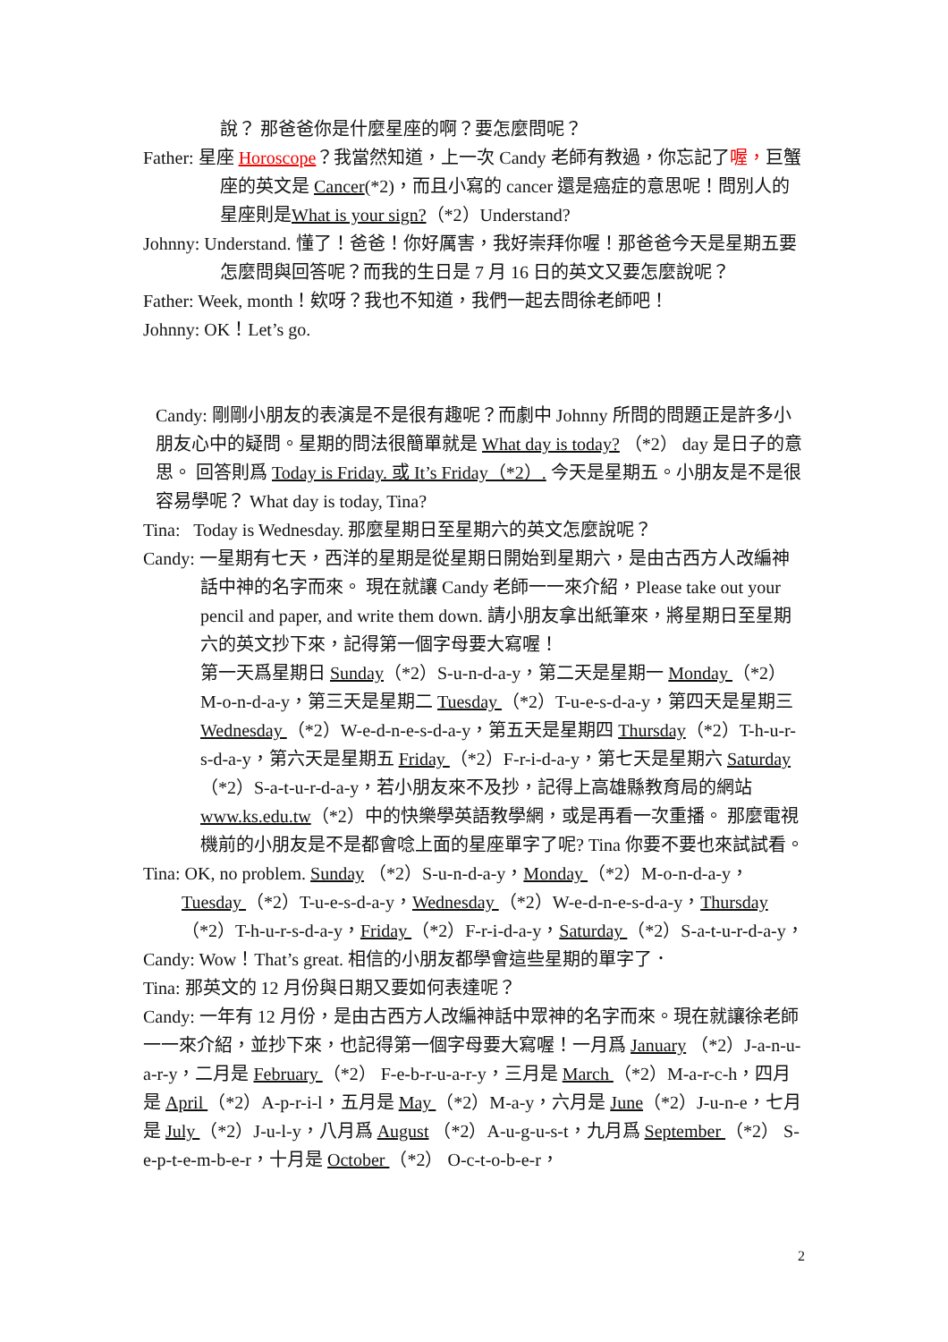說？ 那爸爸你是什麼星座的啊？要怎麼問呢？
Father: 星座 Horoscope？我當然知道，上一次 Candy 老師有教過，你忘記了喔，巨蟹座的英文是 Cancer(*2)，而且小寫的 cancer 還是癌症的意思呢！問別人的星座則是What is your sign?（*2）Understand?
Johnny: Understand. 懂了！爸爸！你好厲害，我好崇拜你喔！那爸爸今天是星期五要怎麼問與回答呢？而我的生日是 7 月 16 日的英文又要怎麼說呢？
Father: Week, month！欸呀？我也不知道，我們一起去問徐老師吧！
Johnny: OK！Let’s go.
Candy: 剛剛小朋友的表演是不是很有趣呢？而劇中 Johnny 所問的問題正是許多小朋友心中的疑問。星期的問法很簡單就是 What day is today? （*2） day 是日子的意思。 回答則爲 Today is Friday. 或 It’s Friday（*2）. 今天是星期五。小朋友是不是很容易學呢？ What day is today, Tina?
Tina: Today is Wednesday. 那麼星期日至星期六的英文怎麼說呢？
Candy: 一星期有七天，西洋的星期是從星期日開始到星期六，是由古西方人改編神話中神的名字而來。 現在就讓 Candy 老師一一來介紹，Please take out your pencil and paper, and write them down. 請小朋友拿出紙筆來，將星期日至星期六的英文抄下來，記得第一個字母要大寫喔！
第一天爲星期日 Sunday（*2）S-u-n-d-a-y，第二天是星期一 Monday （*2）M-o-n-d-a-y，第三天是星期二 Tuesday （*2）T-u-e-s-d-a-y，第四天是星期三 Wednesday （*2）W-e-d-n-e-s-d-a-y，第五天是星期四 Thursday（*2）T-h-u-r-s-d-a-y，第六天是星期五 Friday （*2）F-r-i-d-a-y，第七天是星期六 Saturday （*2）S-a-t-u-r-d-a-y，若小朋友來不及抄，記得上高雄縣教育局的網站 www.ks.edu.tw（*2）中的快樂學英語教學網，或是再看一次重播。 那麼電視機前的小朋友是不是都會唸上面的星座單字了呢? Tina 你要不要也來試試看。
Tina: OK, no problem. Sunday （*2）S-u-n-d-a-y，Monday （*2）M-o-n-d-a-y，Tuesday （*2）T-u-e-s-d-a-y，Wednesday （*2）W-e-d-n-e-s-d-a-y，Thursday（*2）T-h-u-r-s-d-a-y，Friday （*2）F-r-i-d-a-y，Saturday （*2）S-a-t-u-r-d-a-y，
Candy: Wow！That’s great. 相信的小朋友都學會這些星期的單字了．
Tina: 那英文的 12 月份與日期又要如何表達呢？
Candy: 一年有 12 月份，是由古西方人改編神話中眾神的名字而來。現在就讓徐老師一一來介紹，並抄下來，也記得第一個字母要大寫喔！一月爲 January （*2）J-a-n-u-a-r-y，二月是 February （*2） F-e-b-r-u-a-r-y，三月是 March （*2）M-a-r-c-h，四月是 April （*2）A-p-r-i-l，五月是 May （*2）M-a-y，六月是 June（*2）J-u-n-e，七月是 July （*2）J-u-l-y，八月爲 August （*2）A-u-g-u-s-t，九月爲 September （*2） S-e-p-t-e-m-b-e-r，十月是 October （*2） O-c-t-o-b-e-r，
2